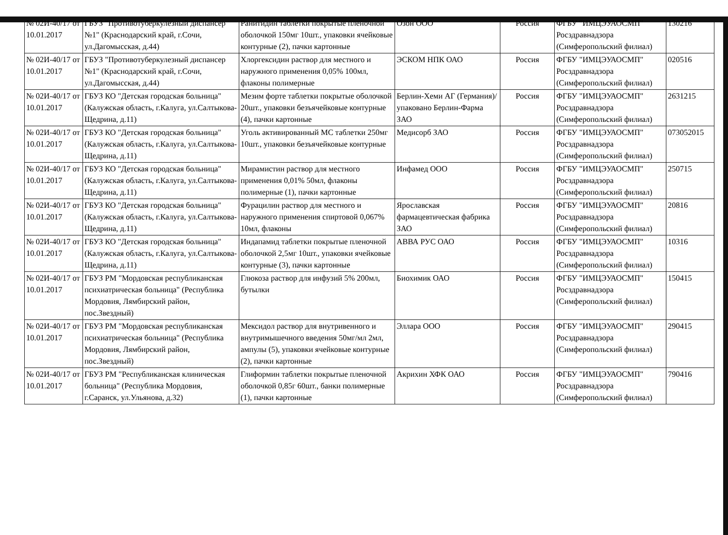| № 02И-40/17 от 10.01.2017 | ГБУЗ "Противотуберкулезный диспансер №1" (Краснодарский край, г.Сочи, ул.Дагомысская, д.44) | Ранитидин таблетки покрытые пленочной оболочкой 150мг 10шт., упаковки ячейковые контурные (2), пачки картонные | Озон ООО | Россия | ФГБУ "ИМЦЭУАОСМП" Росздравнадзора (Симферопольский филиал) | 130216 |
| № 02И-40/17 от 10.01.2017 | ГБУЗ "Противотуберкулезный диспансер №1" (Краснодарский край, г.Сочи, ул.Дагомысская, д.44) | Хлоргексидин раствор для местного и наружного применения 0,05% 100мл, флаконы полимерные | ЭСКОМ НПК ОАО | Россия | ФГБУ "ИМЦЭУАОСМП" Росздравнадзора (Симферопольский филиал) | 020516 |
| № 02И-40/17 от 10.01.2017 | ГБУЗ КО "Детская городская больница" (Калужская область, г.Калуга, ул.Салтыкова-Щедрина, д.11) | Мезим форте таблетки покрытые оболочкой 20шт., упаковки безъячейковые контурные (4), пачки картонные | Берлин-Хеми АГ (Германия)/упаковано Берлин-Фарма ЗАО | Россия | ФГБУ "ИМЦЭУАОСМП" Росздравнадзора (Симферопольский филиал) | 2631215 |
| № 02И-40/17 от 10.01.2017 | ГБУЗ КО "Детская городская больница" (Калужская область, г.Калуга, ул.Салтыкова-Щедрина, д.11) | Уголь активированный МС таблетки 250мг 10шт., упаковки безъячейковые контурные | Медисорб ЗАО | Россия | ФГБУ "ИМЦЭУАОСМП" Росздравнадзора (Симферопольский филиал) | 073052015 |
| № 02И-40/17 от 10.01.2017 | ГБУЗ КО "Детская городская больница" (Калужская область, г.Калуга, ул.Салтыкова-Щедрина, д.11) | Мирамистин раствор для местного применения 0,01% 50мл, флаконы полимерные (1), пачки картонные | Инфамед ООО | Россия | ФГБУ "ИМЦЭУАОСМП" Росздравнадзора (Симферопольский филиал) | 250715 |
| № 02И-40/17 от 10.01.2017 | ГБУЗ КО "Детская городская больница" (Калужская область, г.Калуга, ул.Салтыкова-Щедрина, д.11) | Фурацилин раствор для местного и наружного применения спиртовой 0,067% 10мл, флаконы | Ярославская фармацевтическая фабрика ЗАО | Россия | ФГБУ "ИМЦЭУАОСМП" Росздравнадзора (Симферопольский филиал) | 20816 |
| № 02И-40/17 от 10.01.2017 | ГБУЗ КО "Детская городская больница" (Калужская область, г.Калуга, ул.Салтыкова-Щедрина, д.11) | Индапамид таблетки покрытые пленочной оболочкой 2,5мг 10шт., упаковки ячейковые контурные (3), пачки картонные | АВВА РУС ОАО | Россия | ФГБУ "ИМЦЭУАОСМП" Росздравнадзора (Симферопольский филиал) | 10316 |
| № 02И-40/17 от 10.01.2017 | ГБУЗ РМ "Мордовская республиканская психиатрическая больница" (Республика Мордовия, Лямбирский район, пос.Звездный) | Глюкоза раствор для инфузий 5% 200мл, бутылки | Биохимик ОАО | Россия | ФГБУ "ИМЦЭУАОСМП" Росздравнадзора (Симферопольский филиал) | 150415 |
| № 02И-40/17 от 10.01.2017 | ГБУЗ РМ "Мордовская республиканская психиатрическая больница" (Республика Мордовия, Лямбирский район, пос.Звездный) | Мексидол раствор для внутривенного и внутримышечного введения 50мг/мл 2мл, ампулы (5), упаковки ячейковые контурные (2), пачки картонные | Эллара ООО | Россия | ФГБУ "ИМЦЭУАОСМП" Росздравнадзора (Симферопольский филиал) | 290415 |
| № 02И-40/17 от 10.01.2017 | ГБУЗ РМ "Республиканская клиническая больница" (Республика Мордовия, г.Саранск, ул.Ульянова, д.32) | Глиформин таблетки покрытые пленочной оболочкой 0,85г 60шт., банки полимерные (1), пачки картонные | Акрихин ХФК ОАО | Россия | ФГБУ "ИМЦЭУАОСМП" Росздравнадзора (Симферопольский филиал) | 790416 |